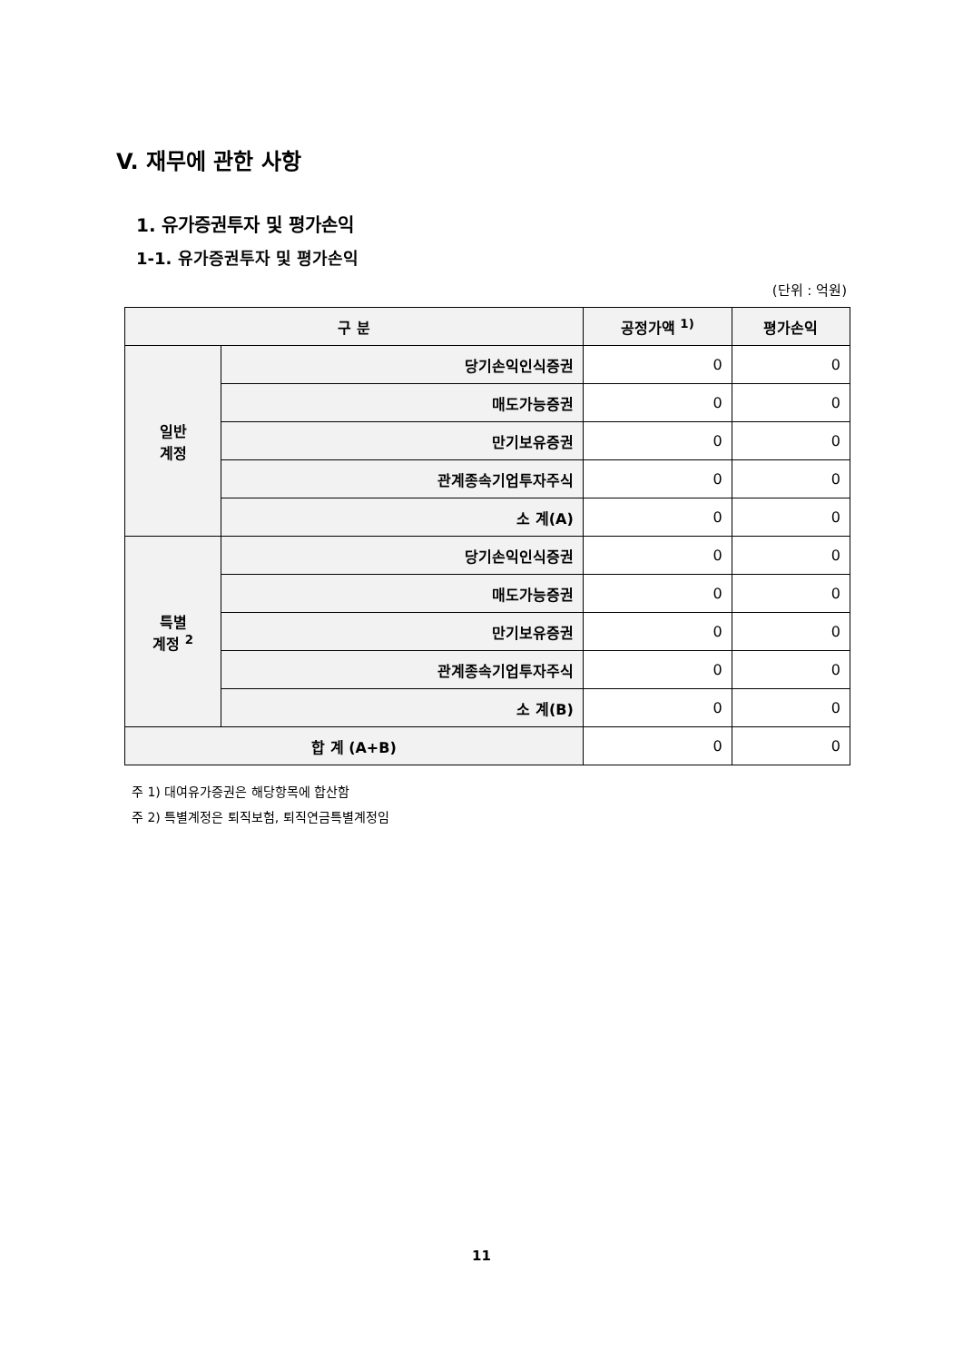V. 재무에 관한 사항
1. 유가증권투자 및 평가손익
1-1. 유가증권투자 및 평가손익
(단위 : 억원)
| 구 분 | | 공정가액 <sup>1)</sup> | 평가손익 |
| --- | --- | --- | --- |
| 일반 계정 | 당기손익인식증권 | 0 | 0 |
| | 매도가능증권 | 0 | 0 |
| | 만기보유증권 | 0 | 0 |
| | 관계종속기업투자주식 | 0 | 0 |
| | 소 계(A) | 0 | 0 |
| 특별 계정 <sup>2</sup> | 당기손익인식증권 | 0 | 0 |
| | 매도가능증권 | 0 | 0 |
| | 만기보유증권 | 0 | 0 |
| | 관계종속기업투자주식 | 0 | 0 |
| | 소 계(B) | 0 | 0 |
| 합 계 (A+B) | | 0 | 0 |
주 1) 대여유가증권은 해당항목에 합산함
주 2) 특별계정은 퇴직보험, 퇴직연금특별계정임
11